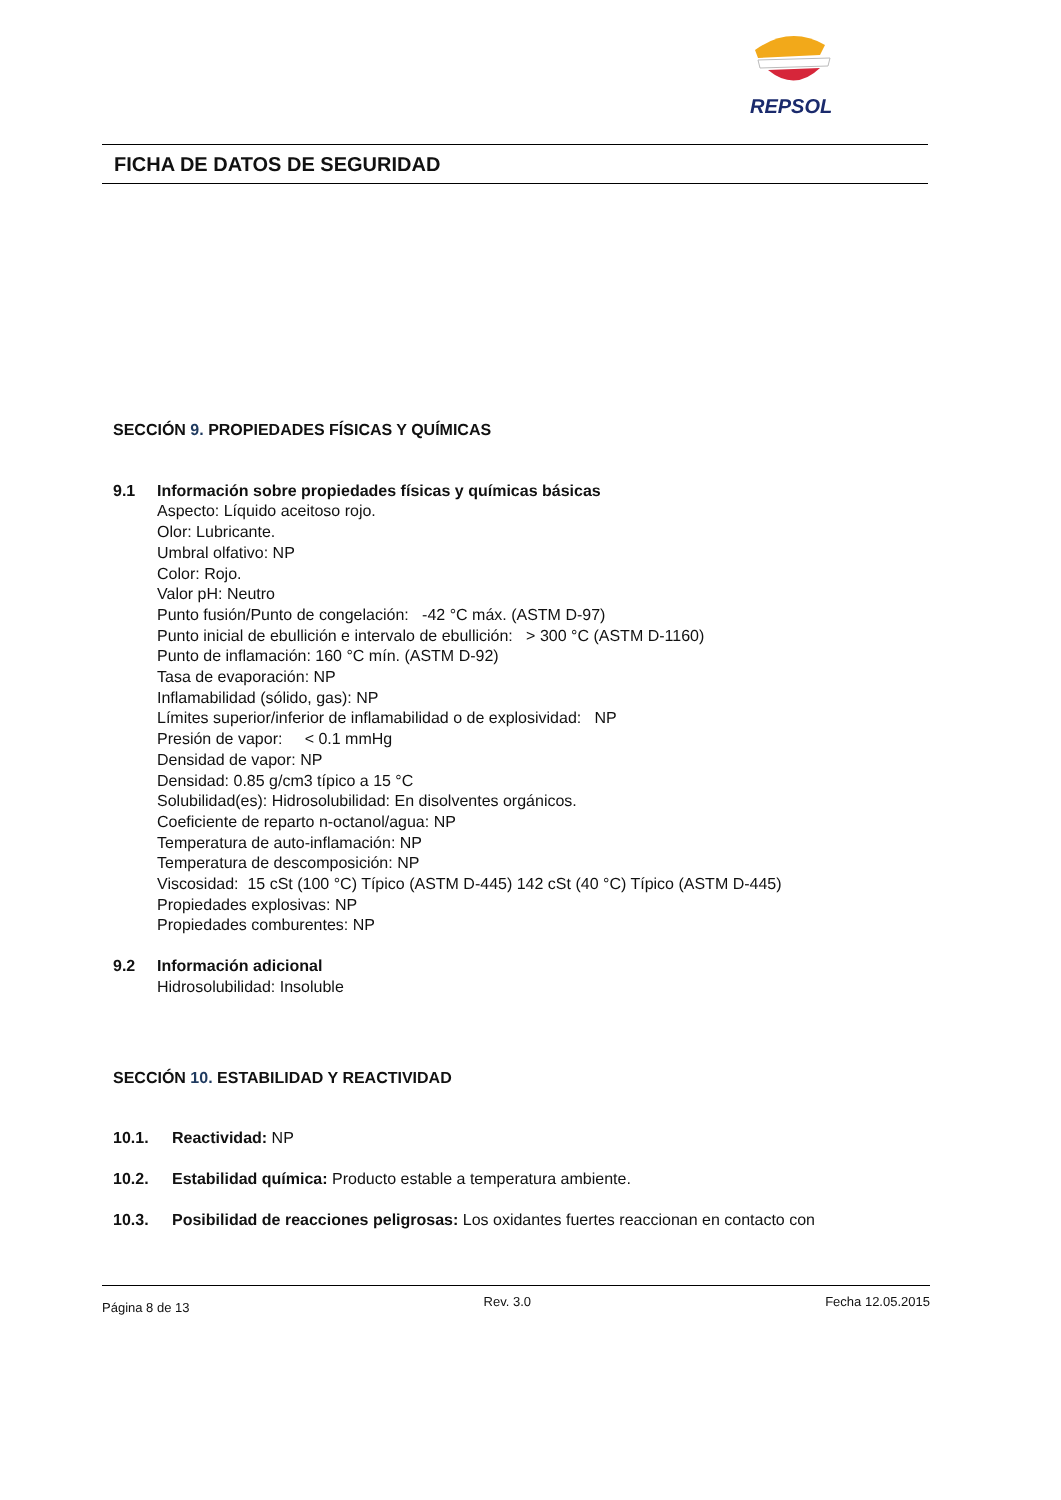REPSOL
FICHA DE DATOS DE SEGURIDAD
SECCIÓN 9. PROPIEDADES FÍSICAS Y QUÍMICAS
9.1 Información sobre propiedades físicas y químicas básicas
Aspecto: Líquido aceitoso rojo.
Olor: Lubricante.
Umbral olfativo: NP
Color: Rojo.
Valor pH: Neutro
Punto fusión/Punto de congelación: -42 °C máx. (ASTM D-97)
Punto inicial de ebullición e intervalo de ebullición: > 300 °C (ASTM D-1160)
Punto de inflamación: 160 °C mín. (ASTM D-92)
Tasa de evaporación: NP
Inflamabilidad (sólido, gas): NP
Límites superior/inferior de inflamabilidad o de explosividad: NP
Presión de vapor: < 0.1 mmHg
Densidad de vapor: NP
Densidad: 0.85 g/cm3 típico a 15 °C
Solubilidad(es): Hidrosolubilidad: En disolventes orgánicos.
Coeficiente de reparto n-octanol/agua: NP
Temperatura de auto-inflamación: NP
Temperatura de descomposición: NP
Viscosidad: 15 cSt (100 °C) Típico (ASTM D-445) 142 cSt (40 °C) Típico (ASTM D-445)
Propiedades explosivas: NP
Propiedades comburentes: NP
9.2 Información adicional
Hidrosolubilidad: Insoluble
SECCIÓN 10. ESTABILIDAD Y REACTIVIDAD
10.1. Reactividad: NP
10.2. Estabilidad química: Producto estable a temperatura ambiente.
10.3. Posibilidad de reacciones peligrosas: Los oxidantes fuertes reaccionan en contacto con
Página 8 de 13 Rev. 3.0 Fecha 12.05.2015